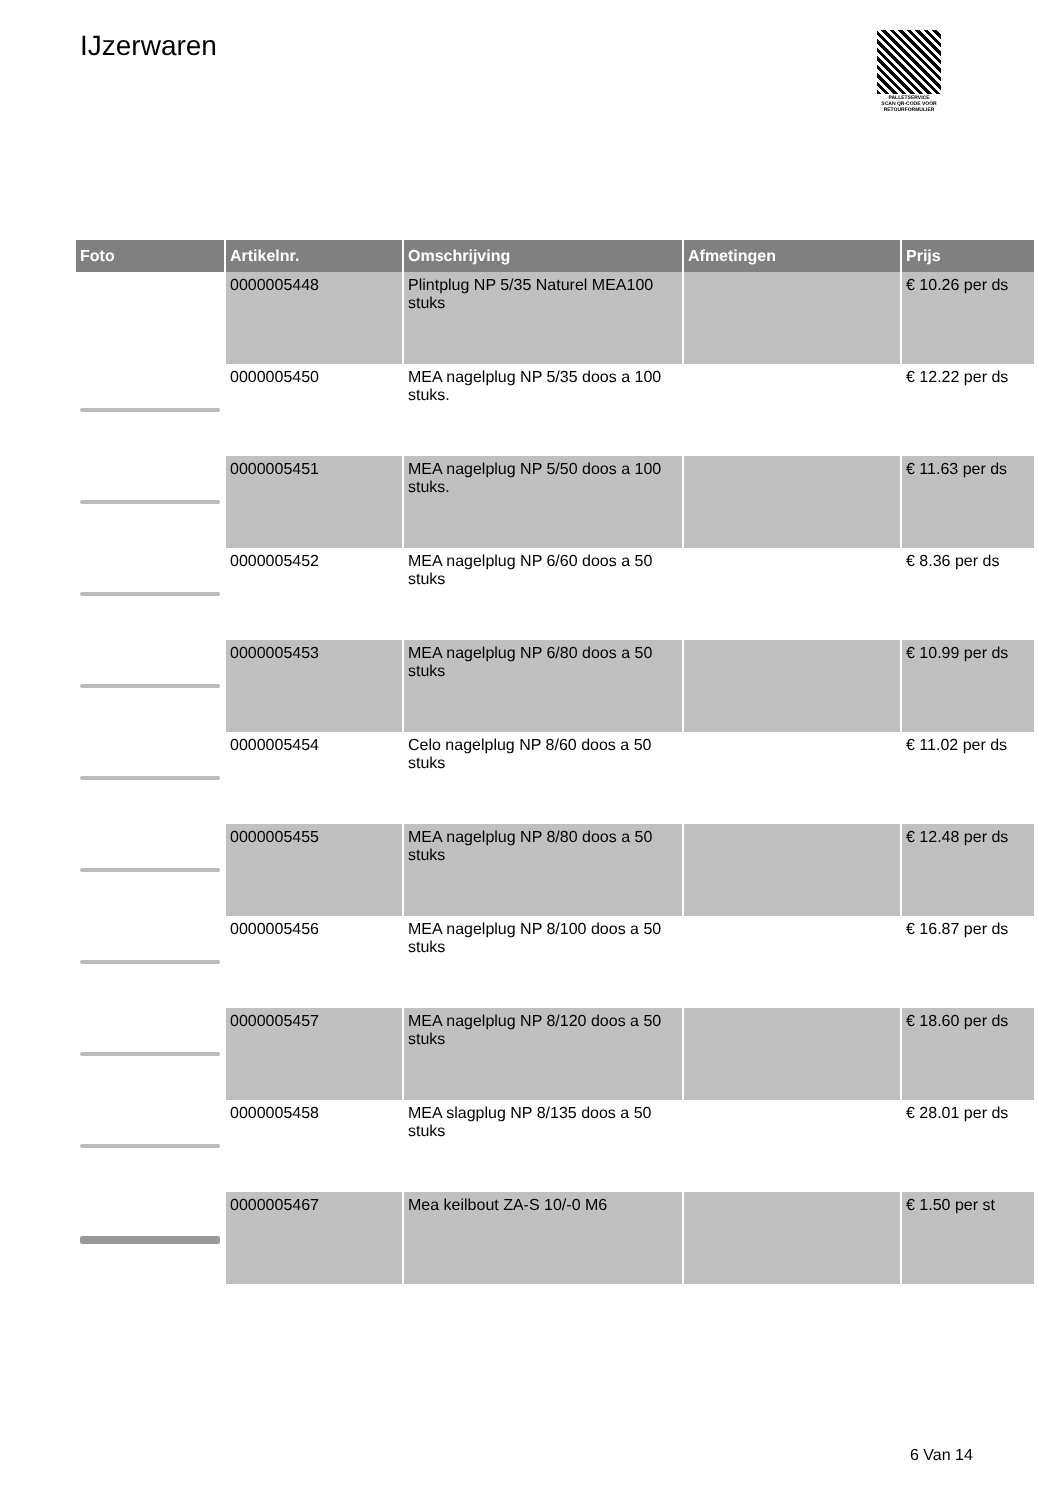IJzerwaren
PALLETSERVICE
SCAN QR-CODE VOOR RETOURFORMULIER
| Foto | Artikelnr. | Omschrijving | Afmetingen | Prijs |
| --- | --- | --- | --- | --- |
| | 0000005448 | Plintplug NP 5/35 Naturel MEA100 stuks | | € 10.26 per ds |
| | 0000005450 | MEA nagelplug NP 5/35 doos a 100 stuks. | | € 12.22 per ds |
| | 0000005451 | MEA nagelplug NP 5/50 doos a 100 stuks. | | € 11.63 per ds |
| | 0000005452 | MEA nagelplug NP 6/60 doos a 50 stuks | | € 8.36 per ds |
| | 0000005453 | MEA nagelplug NP 6/80 doos a 50 stuks | | € 10.99 per ds |
| | 0000005454 | Celo nagelplug NP 8/60 doos a 50 stuks | | € 11.02 per ds |
| | 0000005455 | MEA nagelplug NP 8/80 doos a 50 stuks | | € 12.48 per ds |
| | 0000005456 | MEA nagelplug NP 8/100 doos a 50 stuks | | € 16.87 per ds |
| | 0000005457 | MEA nagelplug NP 8/120 doos a 50 stuks | | € 18.60 per ds |
| | 0000005458 | MEA slagplug NP 8/135 doos a 50 stuks | | € 28.01 per ds |
| | 0000005467 | Mea keilbout ZA-S 10/-0 M6 | | € 1.50 per st |
6 Van 14